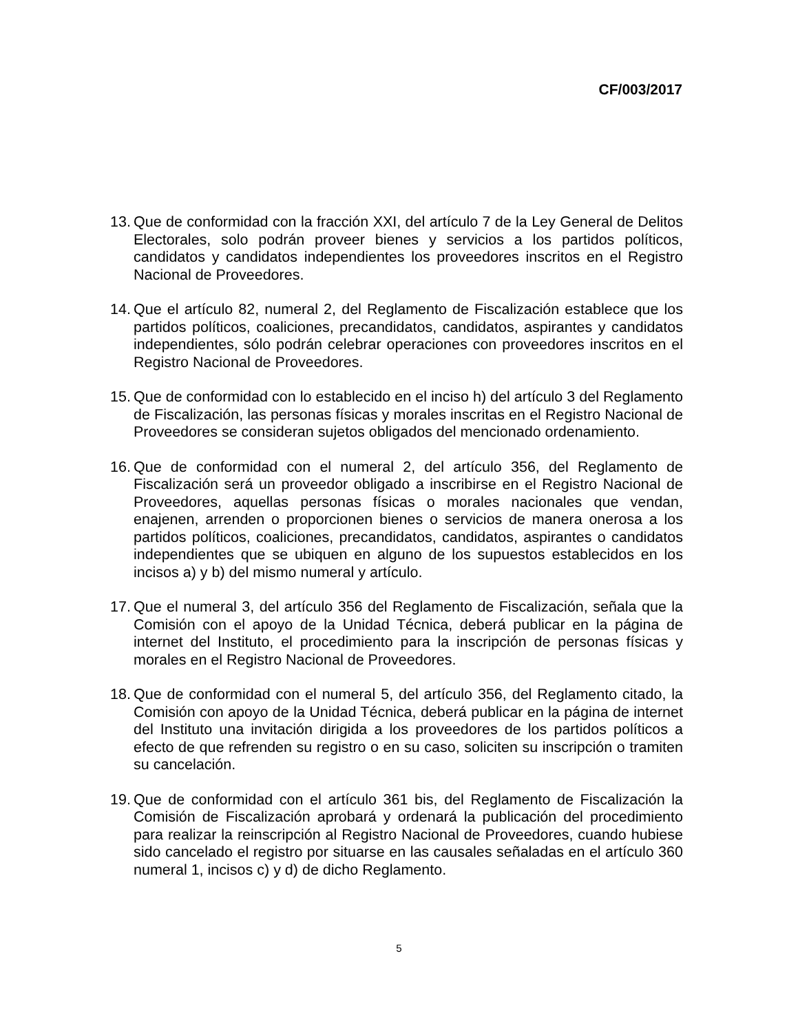CF/003/2017
13.
Que de conformidad con la fracción XXI, del artículo 7 de la Ley General de Delitos Electorales, solo podrán proveer bienes y servicios a los partidos políticos, candidatos y candidatos independientes los proveedores inscritos en el Registro Nacional de Proveedores.
14.
Que el artículo 82, numeral 2, del Reglamento de Fiscalización establece que los partidos políticos, coaliciones, precandidatos, candidatos, aspirantes y candidatos independientes, sólo podrán celebrar operaciones con proveedores inscritos en el Registro Nacional de Proveedores.
15.
Que de conformidad con lo establecido en el inciso h) del artículo 3 del Reglamento de Fiscalización, las personas físicas y morales inscritas en el Registro Nacional de Proveedores se consideran sujetos obligados del mencionado ordenamiento.
16.
Que de conformidad con el numeral 2, del artículo 356, del Reglamento de Fiscalización será un proveedor obligado a inscribirse en el Registro Nacional de Proveedores, aquellas personas físicas o morales nacionales que vendan, enajenen, arrenden o proporcionen bienes o servicios de manera onerosa a los partidos políticos, coaliciones, precandidatos, candidatos, aspirantes o candidatos independientes que se ubiquen en alguno de los supuestos establecidos en los incisos a) y b) del mismo numeral y artículo.
17.
Que el numeral 3, del artículo 356 del Reglamento de Fiscalización, señala que la Comisión con el apoyo de la Unidad Técnica, deberá publicar en la página de internet del Instituto, el procedimiento para la inscripción de personas físicas y morales en el Registro Nacional de Proveedores.
18.
Que de conformidad con el numeral 5, del artículo 356, del Reglamento citado, la Comisión con apoyo de la Unidad Técnica, deberá publicar en la página de internet del Instituto una invitación dirigida a los proveedores de los partidos políticos a efecto de que refrenden su registro o en su caso, soliciten su inscripción o tramiten su cancelación.
19.
Que de conformidad con el artículo 361 bis, del Reglamento de Fiscalización la Comisión de Fiscalización aprobará y ordenará la publicación del procedimiento para realizar la reinscripción al Registro Nacional de Proveedores, cuando hubiese sido cancelado el registro por situarse en las causales señaladas en el artículo 360 numeral 1, incisos c) y d) de dicho Reglamento.
5